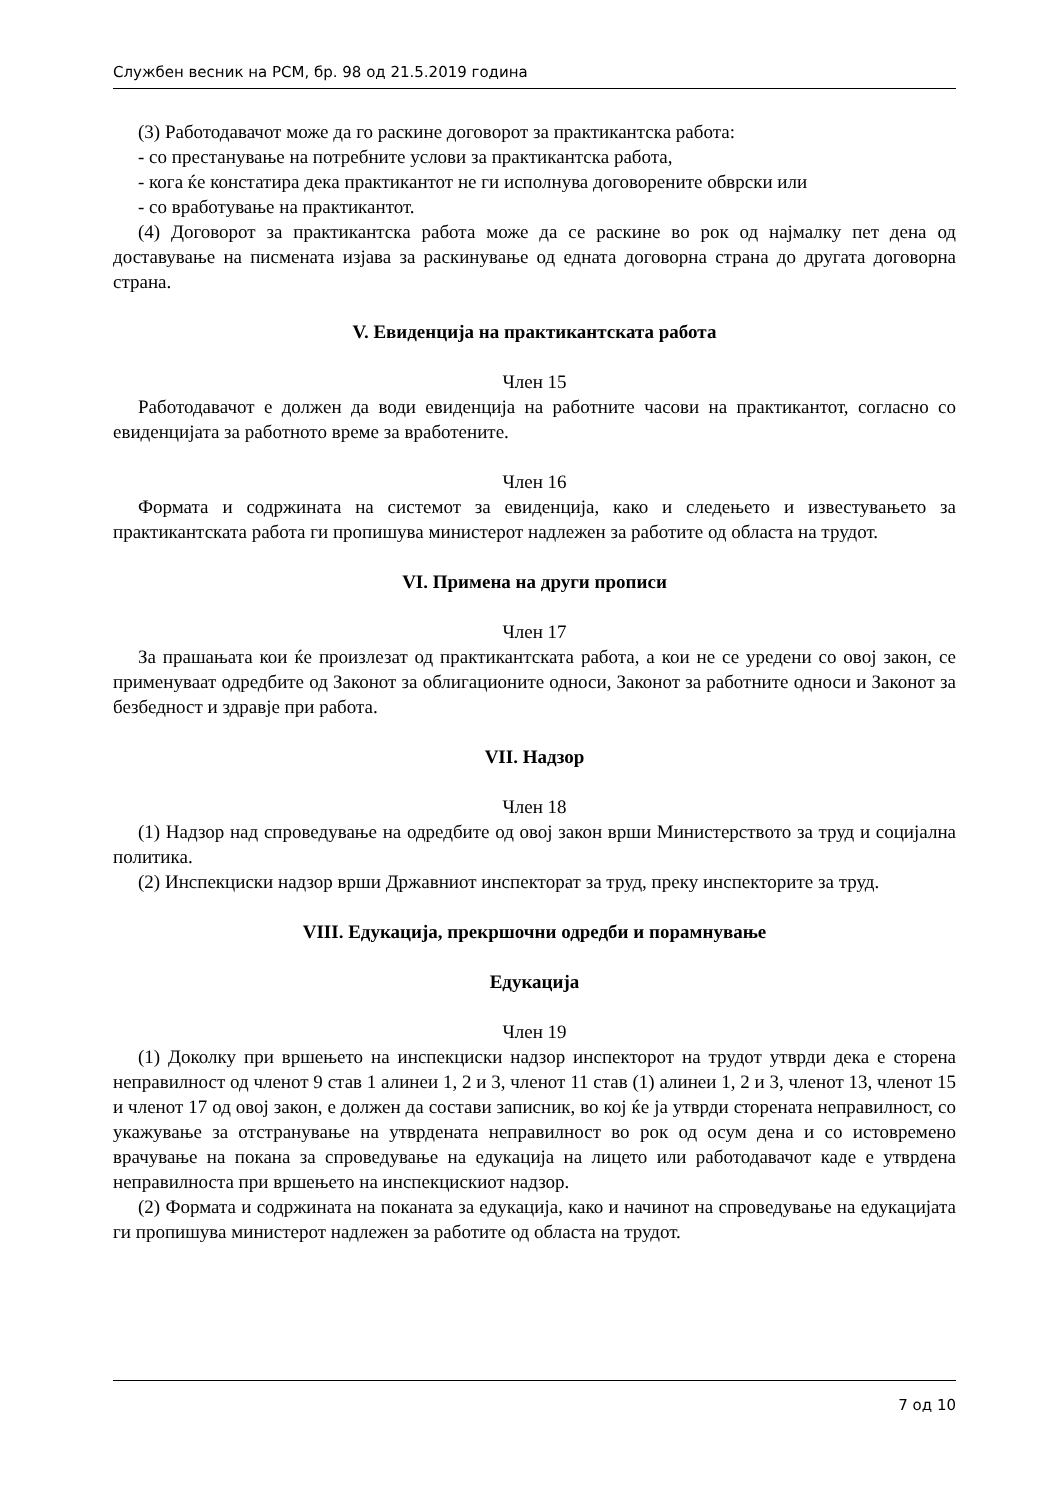Службен весник на РСМ, бр. 98 од 21.5.2019 година
(3) Работодавачот може да го раскине договорот за практикантска работа:
- со престанување на потребните услови за практикантска работа,
- кога ќе констатира дека практикантот не ги исполнува договорените обврски или
- со вработување на практикантот.
(4) Договорот за практикантска работа може да се раскине во рок од најмалку пет дена од доставување на писмената изјава за раскинување од едната договорна страна до другата договорна страна.
V. Евиденција на практикантската работа
Член 15
Работодавачот е должен да води евиденција на работните часови на практикантот, согласно со евиденцијата за работното време за вработените.
Член 16
Формата и содржината на системот за евиденција, како и следењето и известувањето за практикантската работа ги пропишува министерот надлежен за работите од областа на трудот.
VI. Примена на други прописи
Член 17
За прашањата кои ќе произлезат од практикантската работа, а кои не се уредени со овој закон, се применуваат одредбите од Законот за облигационите односи, Законот за работните односи и Законот за безбедност и здравје при работа.
VII. Надзор
Член 18
(1) Надзор над спроведување на одредбите од овој закон врши Министерството за труд и социјална политика.
(2) Инспекциски надзор врши Државниот инспекторат за труд, преку инспекторите за труд.
VIII. Едукација, прекршочни одредби и порамнување
Едукација
Член 19
(1) Доколку при вршењето на инспекциски надзор инспекторот на трудот утврди дека е сторена неправилност од членот 9 став 1 алинеи 1, 2 и 3, членот 11 став (1) алинеи 1, 2 и 3, членот 13, членот 15 и членот 17 од овој закон, е должен да состави записник, во кој ќе ја утврди сторената неправилност, со укажување за отстранување на утврдената неправилност во рок од осум дена и со истовремено врачување на покана за спроведување на едукација на лицето или работодавачот каде е утврдена неправилноста при вршењето на инспекцискиот надзор.
(2) Формата и содржината на поканата за едукација, како и начинот на спроведување на едукацијата ги пропишува министерот надлежен за работите од областа на трудот.
7 од 10